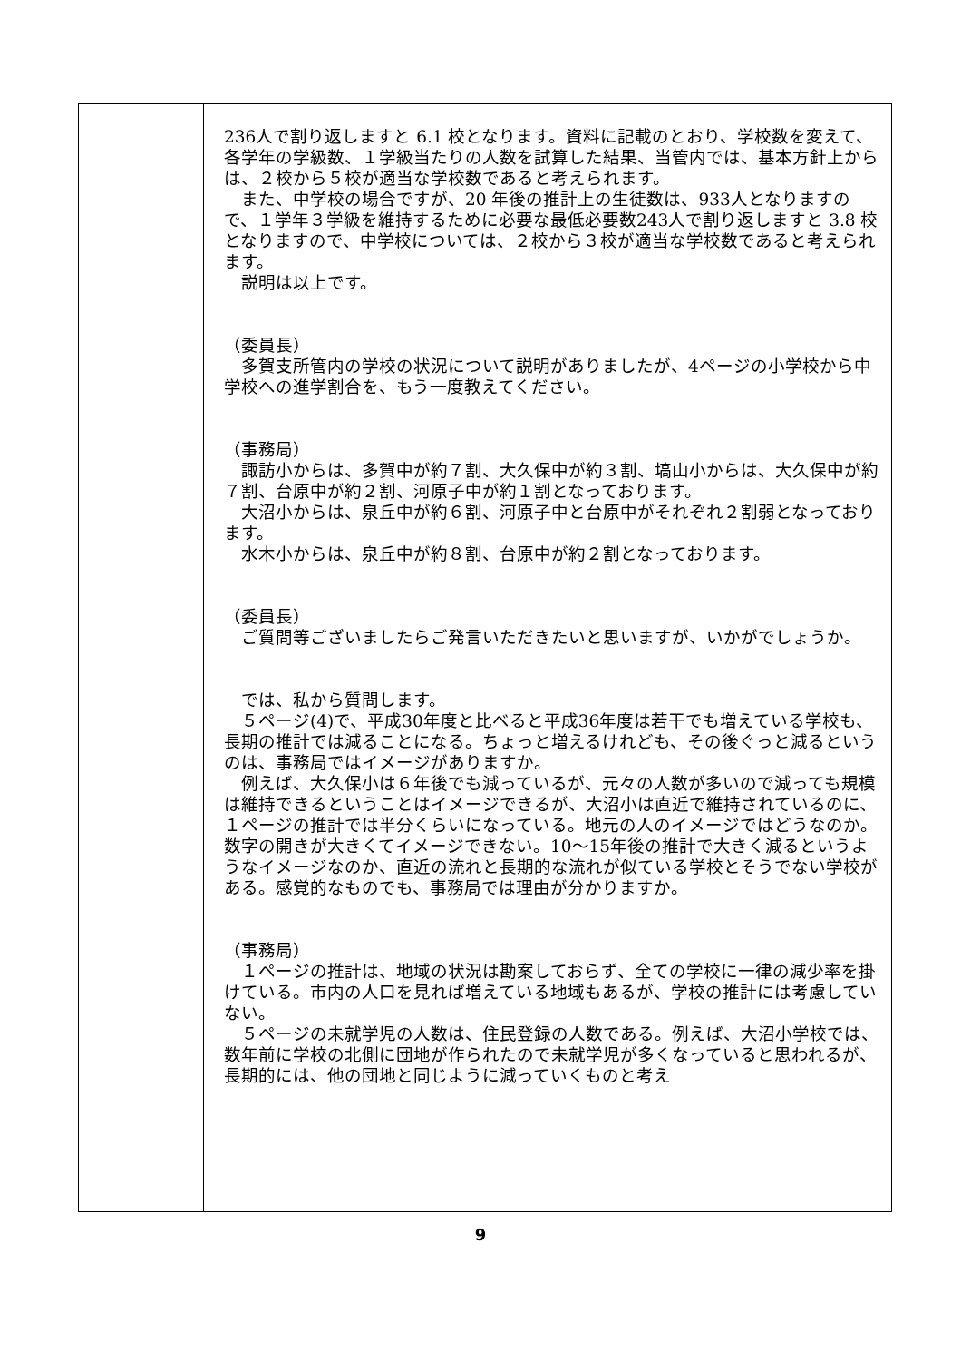| | 236人で割り返しますと 6.1 校となります。資料に記載のとおり、学校数を変えて、各学年の学級数、１学級当たりの人数を試算した結果、当管内では、基本方針上からは、２校から５校が適当な学校数であると考えられます。 また、中学校の場合ですが、20 年後の推計上の生徒数は、933人となりますので、１学年３学級を維持するために必要な最低必要数243人で割り返しますと 3.8 校となりますので、中学校については、２校から３校が適当な学校数であると考えられます。 説明は以上です。 （委員長） 多賀支所管内の学校の状況について説明がありましたが、4ページの小学校から中学校への進学割合を、もう一度教えてください。 （事務局） 諏訪小からは、多賀中が約７割、大久保中が約３割、塙山小からは、大久保中が約７割、台原中が約２割、河原子中が約１割となっております。 大沼小からは、泉丘中が約６割、河原子中と台原中がそれぞれ２割弱となっております。 水木小からは、泉丘中が約８割、台原中が約２割となっております。 （委員長） ご質問等ございましたらご発言いただきたいと思いますが、いかがでしょうか。 では、私から質問します。 ５ページ(4)で、平成30年度と比べると平成36年度は若干でも増えている学校も、長期の推計では減ることになる。ちょっと増えるけれども、その後ぐっと減るというのは、事務局ではイメージがありますか。 例えば、大久保小は６年後でも減っているが、元々の人数が多いので減っても規模は維持できるということはイメージできるが、大沼小は直近で維持されているのに、１ページの推計では半分くらいになっている。地元の人のイメージではどうなのか。数字の開きが大きくてイメージできない。10～15年後の推計で大きく減るというようなイメージなのか、直近の流れと長期的な流れが似ている学校とそうでない学校がある。感覚的なものでも、事務局では理由が分かりますか。 （事務局） １ページの推計は、地域の状況は勘案しておらず、全ての学校に一律の減少率を掛けている。市内の人口を見れば増えている地域もあるが、学校の推計には考慮していない。 ５ページの未就学児の人数は、住民登録の人数である。例えば、大沼小学校では、数年前に学校の北側に団地が作られたので未就学児が多くなっていると思われるが、長期的には、他の団地と同じように減っていくものと考え |
9